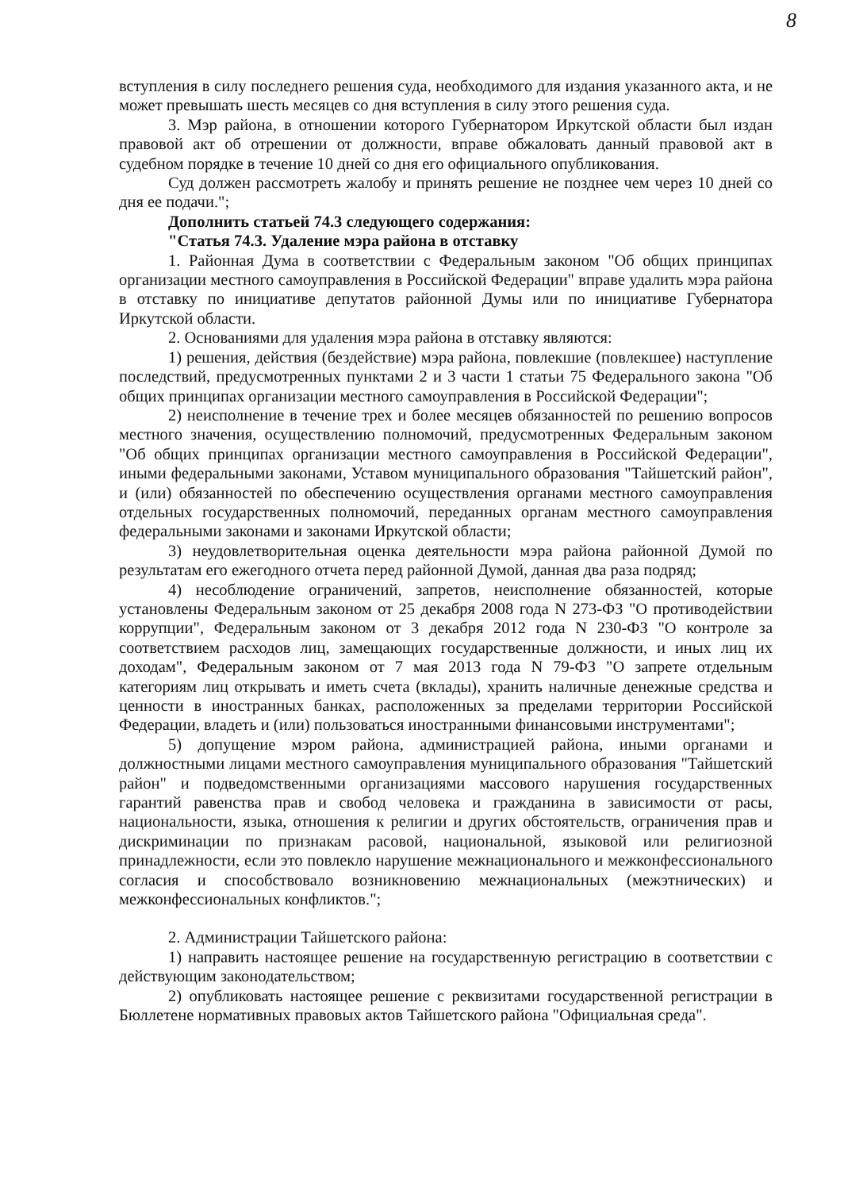8
вступления в силу последнего решения суда, необходимого для издания указанного акта, и не может превышать шесть месяцев со дня вступления в силу этого решения суда.
3. Мэр района, в отношении которого Губернатором Иркутской области был издан правовой акт об отрешении от должности, вправе обжаловать данный правовой акт в судебном порядке в течение 10 дней со дня его официального опубликования.
Суд должен рассмотреть жалобу и принять решение не позднее чем через 10 дней со дня ее подачи.";
Дополнить статьей 74.3 следующего содержания:
"Статья 74.3. Удаление мэра района в отставку
1. Районная Дума в соответствии с Федеральным законом "Об общих принципах организации местного самоуправления в Российской Федерации" вправе удалить мэра района в отставку по инициативе депутатов районной Думы или по инициативе Губернатора Иркутской области.
2. Основаниями для удаления мэра района в отставку являются:
1) решения, действия (бездействие) мэра района, повлекшие (повлекшее) наступление последствий, предусмотренных пунктами 2 и 3 части 1 статьи 75 Федерального закона "Об общих принципах организации местного самоуправления в Российской Федерации";
2) неисполнение в течение трех и более месяцев обязанностей по решению вопросов местного значения, осуществлению полномочий, предусмотренных Федеральным законом "Об общих принципах организации местного самоуправления в Российской Федерации", иными федеральными законами, Уставом муниципального образования "Тайшетский район", и (или) обязанностей по обеспечению осуществления органами местного самоуправления отдельных государственных полномочий, переданных органам местного самоуправления федеральными законами и законами Иркутской области;
3) неудовлетворительная оценка деятельности мэра района районной Думой по результатам его ежегодного отчета перед районной Думой, данная два раза подряд;
4) несоблюдение ограничений, запретов, неисполнение обязанностей, которые установлены Федеральным законом от 25 декабря 2008 года N 273-ФЗ "О противодействии коррупции", Федеральным законом от 3 декабря 2012 года N 230-ФЗ "О контроле за соответствием расходов лиц, замещающих государственные должности, и иных лиц их доходам", Федеральным законом от 7 мая 2013 года N 79-ФЗ "О запрете отдельным категориям лиц открывать и иметь счета (вклады), хранить наличные денежные средства и ценности в иностранных банках, расположенных за пределами территории Российской Федерации, владеть и (или) пользоваться иностранными финансовыми инструментами";
5) допущение мэром района, администрацией района, иными органами и должностными лицами местного самоуправления муниципального образования "Тайшетский район" и подведомственными организациями массового нарушения государственных гарантий равенства прав и свобод человека и гражданина в зависимости от расы, национальности, языка, отношения к религии и других обстоятельств, ограничения прав и дискриминации по признакам расовой, национальной, языковой или религиозной принадлежности, если это повлекло нарушение межнационального и межконфессионального согласия и способствовало возникновению межнациональных (межэтнических) и межконфессиональных конфликтов.";
2. Администрации Тайшетского района:
1) направить настоящее решение на государственную регистрацию в соответствии с действующим законодательством;
2) опубликовать настоящее решение с реквизитами государственной регистрации в Бюллетене нормативных правовых актов Тайшетского района "Официальная среда".